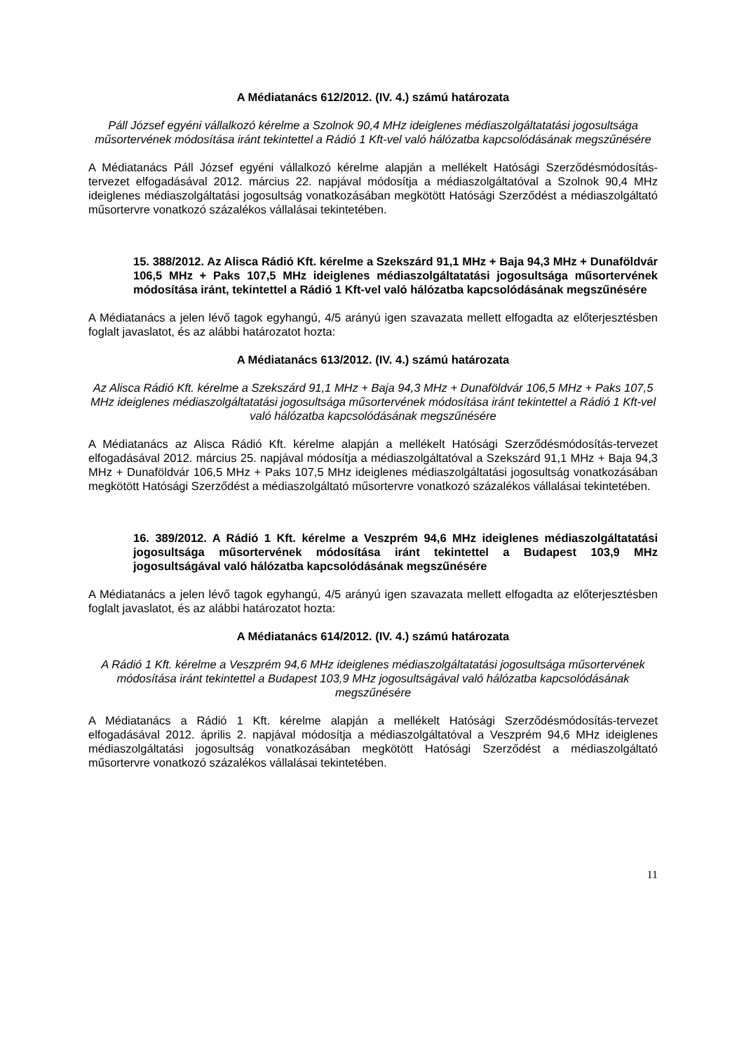A Médiatanács 612/2012. (IV. 4.) számú határozata
Páll József egyéni vállalkozó kérelme a Szolnok 90,4 MHz ideiglenes médiaszolgáltatatási jogosultsága műsortervének módosítása iránt tekintettel a Rádió 1 Kft-vel való hálózatba kapcsolódásának megszűnésére
A Médiatanács Páll József egyéni vállalkozó kérelme alapján a mellékelt Hatósági Szerződésmódosítás-tervezet elfogadásával 2012. március 22. napjával módosítja a médiaszolgáltatóval a Szolnok 90,4 MHz ideiglenes médiaszolgáltatási jogosultság vonatkozásában megkötött Hatósági Szerződést a médiaszolgáltató műsortervre vonatkozó százalékos vállalásai tekintetében.
15. 388/2012. Az Alisca Rádió Kft. kérelme a Szekszárd 91,1 MHz + Baja 94,3 MHz + Dunaföldvár 106,5 MHz + Paks 107,5 MHz ideiglenes médiaszolgáltatatási jogosultsága műsortervének módosítása iránt, tekintettel a Rádió 1 Kft-vel való hálózatba kapcsolódásának megszűnésére
A Médiatanács a jelen lévő tagok egyhangú, 4/5 arányú igen szavazata mellett elfogadta az előterjesztésben foglalt javaslatot, és az alábbi határozatot hozta:
A Médiatanács 613/2012. (IV. 4.) számú határozata
Az Alisca Rádió Kft. kérelme a Szekszárd 91,1 MHz + Baja 94,3 MHz + Dunaföldvár 106,5 MHz + Paks 107,5 MHz ideiglenes médiaszolgáltatatási jogosultsága műsortervének módosítása iránt tekintettel a Rádió 1 Kft-vel való hálózatba kapcsolódásának megszűnésére
A Médiatanács az Alisca Rádió Kft. kérelme alapján a mellékelt Hatósági Szerződésmódosítás-tervezet elfogadásával 2012. március 25. napjával módosítja a médiaszolgáltatóval a Szekszárd 91,1 MHz + Baja 94,3 MHz + Dunaföldvár 106,5 MHz + Paks 107,5 MHz ideiglenes médiaszolgáltatási jogosultság vonatkozásában megkötött Hatósági Szerződést a médiaszolgáltató műsortervre vonatkozó százalékos vállalásai tekintetében.
16. 389/2012. A Rádió 1 Kft. kérelme a Veszprém 94,6 MHz ideiglenes médiaszolgáltatatási jogosultsága műsortervének módosítása iránt tekintettel a Budapest 103,9 MHz jogosultságával való hálózatba kapcsolódásának megszűnésére
A Médiatanács a jelen lévő tagok egyhangú, 4/5 arányú igen szavazata mellett elfogadta az előterjesztésben foglalt javaslatot, és az alábbi határozatot hozta:
A Médiatanács 614/2012. (IV. 4.) számú határozata
A Rádió 1 Kft. kérelme a Veszprém 94,6 MHz ideiglenes médiaszolgáltatatási jogosultsága műsortervének módosítása iránt tekintettel a Budapest 103,9 MHz jogosultságával való hálózatba kapcsolódásának megszűnésére
A Médiatanács a Rádió 1 Kft. kérelme alapján a mellékelt Hatósági Szerződésmódosítás-tervezet elfogadásával 2012. április 2. napjával módosítja a médiaszolgáltatóval a Veszprém 94,6 MHz ideiglenes médiaszolgáltatási jogosultság vonatkozásában megkötött Hatósági Szerződést a médiaszolgáltató műsortervre vonatkozó százalékos vállalásai tekintetében.
11